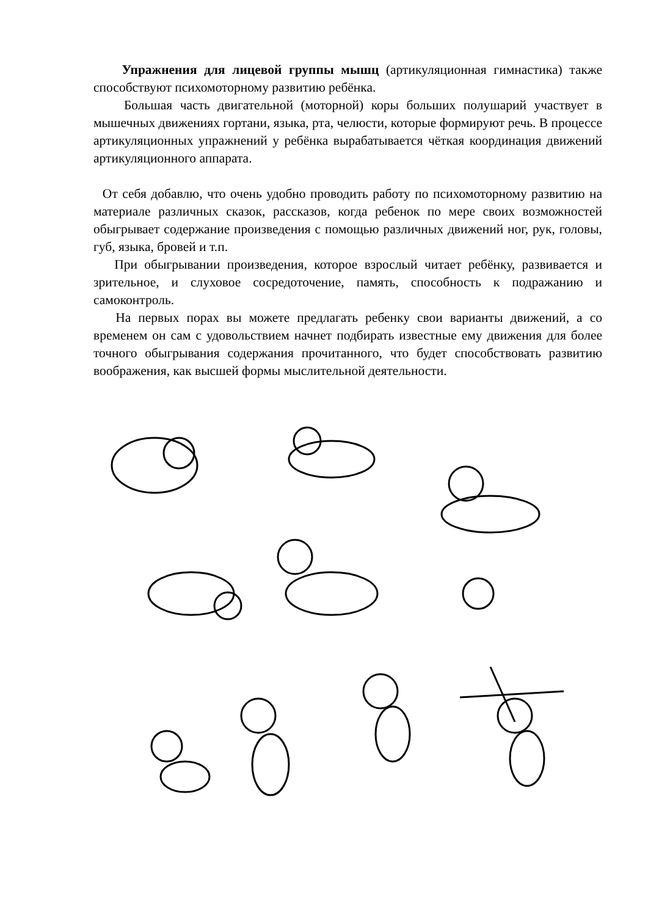Упражнения для лицевой группы мышц (артикуляционная гимнастика) также способствуют психомоторному развитию ребёнка.
Большая часть двигательной (моторной) коры больших полушарий участвует в мышечных движениях гортани, языка, рта, челюсти, которые формируют речь. В процессе артикуляционных упражнений у ребёнка вырабатывается чёткая координация движений артикуляционного аппарата.
От себя добавлю, что очень удобно проводить работу по психомоторному развитию на материале различных сказок, рассказов, когда ребенок по мере своих возможностей обыгрывает содержание произведения с помощью различных движений ног, рук, головы, губ, языка, бровей и т.п.
При обыгрывании произведения, которое взрослый читает ребёнку, развивается и зрительное, и слуховое сосредоточение, память, способность к подражанию и самоконтроль.
На первых порах вы можете предлагать ребенку свои варианты движений, а со временем он сам с удовольствием начнет подбирать известные ему движения для более точного обыгрывания содержания прочитанного, что будет способствовать развитию воображения, как высшей формы мыслительной деятельности.